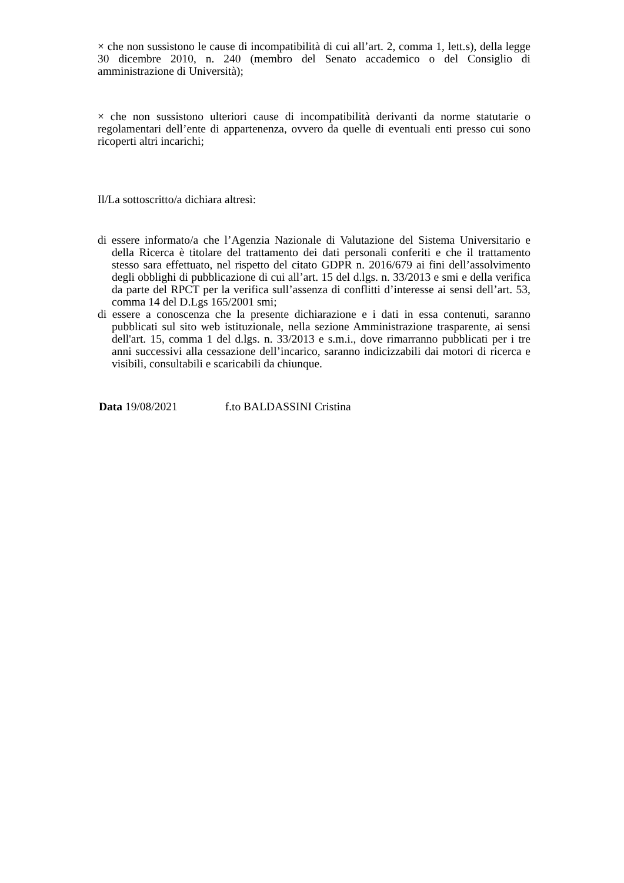× che non sussistono le cause di incompatibilità di cui all’art. 2, comma 1, lett.s), della legge 30 dicembre 2010, n. 240 (membro del Senato accademico o del Consiglio di amministrazione di Università);
× che non sussistono ulteriori cause di incompatibilità derivanti da norme statutarie o regolamentari dell’ente di appartenenza, ovvero da quelle di eventuali enti presso cui sono ricoperti altri incarichi;
Il/La sottoscritto/a dichiara altresì:
di essere informato/a che l’Agenzia Nazionale di Valutazione del Sistema Universitario e della Ricerca è titolare del trattamento dei dati personali conferiti e che il trattamento stesso sara effettuato, nel rispetto del citato GDPR n. 2016/679 ai fini dell’assolvimento degli obblighi di pubblicazione di cui all’art. 15 del d.lgs. n. 33/2013 e smi e della verifica da parte del RPCT per la verifica sull’assenza di conflitti d’interesse ai sensi dell’art. 53, comma 14 del D.Lgs 165/2001 smi;
di essere a conoscenza che la presente dichiarazione e i dati in essa contenuti, saranno pubblicati sul sito web istituzionale, nella sezione Amministrazione trasparente, ai sensi dell'art. 15, comma 1 del d.lgs. n. 33/2013 e s.m.i., dove rimarranno pubblicati per i tre anni successivi alla cessazione dell’incarico, saranno indicizzabili dai motori di ricerca e visibili, consultabili e scaricabili da chiunque.
Data 19/08/2021 f.to BALDASSINI Cristina